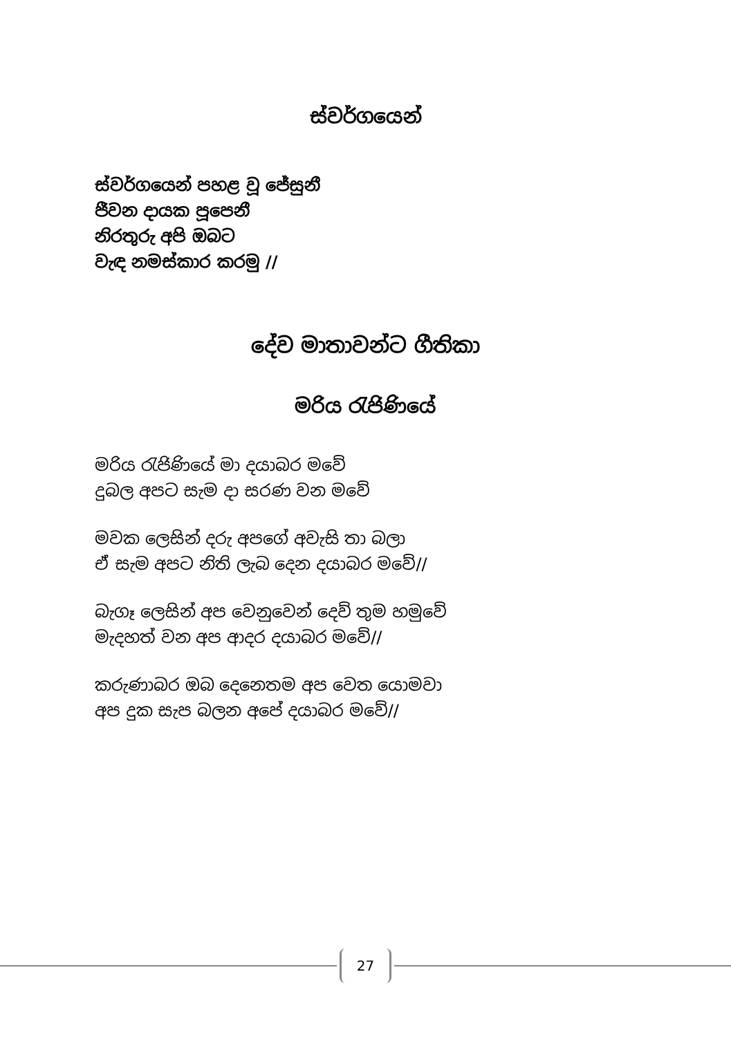ස්වර්ගයෙන්
ස්වර්ගයෙන් පහළ වූ ජේසුනී
ජීවන දායක පූපෙනී
නිරතුරු අපි ඔබට
වැඳ නමස්කාර කරමු //
දේව මාතාවන්ට ගීතිකා
මරිය රැජිණියේ
මරිය රැජිණියේ මා දයාබර මවේ
දුබල අපට සැම දා සරණ වන මවේ
මවක ලෙසින් දරු අපගේ අවැසි තා බලා
ඒ සැම අපට නිති ලැබ දෙන දයාබර මවේ//
බැගෑ ලෙසින් අප වෙනුවෙන් දෙව් තුම හමුවේ
මැදහත් වන අප ආදර දයාබර මවේ//
කරුණාබර ඔබ දෙනෙතම අප වෙත යොමවා
අප දුක සැප බලන අපේ දයාබර මවේ//
27